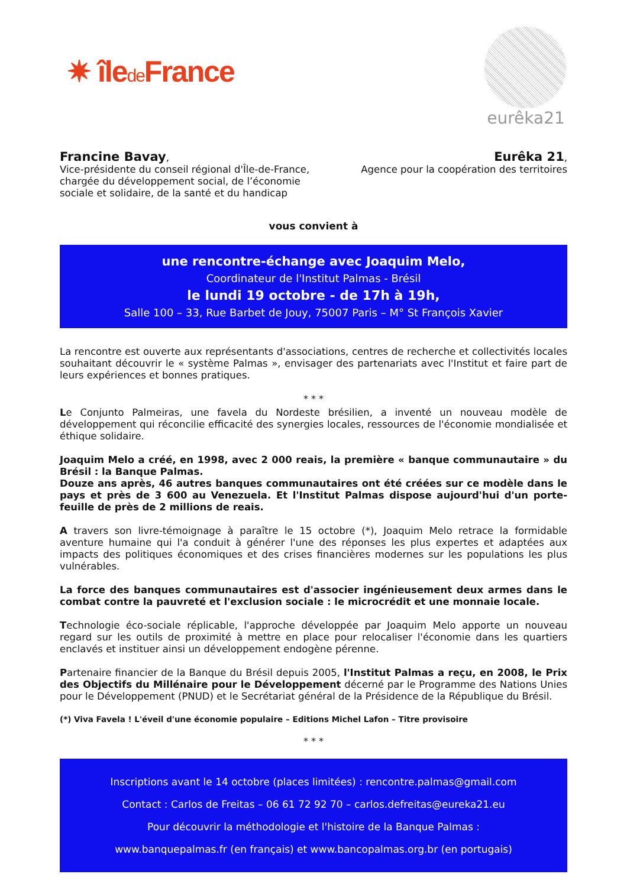✷ îlede France
eurêka21
Francine Bavay,
Vice-présidente du conseil régional d'Île-de-France,
chargée du développement social, de l’économie
sociale et solidaire, de la santé et du handicap
Eurêka 21,
Agence pour la coopération des territoires
vous convient à
une rencontre-échange avec Joaquim Melo,
Coordinateur de l'Institut Palmas - Brésil
le lundi 19 octobre - de 17h à 19h,
Salle 100 – 33, Rue Barbet de Jouy, 75007 Paris – M° St François Xavier
La rencontre est ouverte aux représentants d'associations, centres de recherche et collectivités locales souhaitant découvrir le « système Palmas », envisager des partenariats avec l'Institut et faire part de leurs expériences et bonnes pratiques.
* * *
Le Conjunto Palmeiras, une favela du Nordeste brésilien, a inventé un nouveau modèle de développement qui réconcilie efficacité des synergies locales, ressources de l'économie mondialisée et éthique solidaire.
Joaquim Melo a créé, en 1998, avec 2 000 reais, la première « banque communautaire » du Brésil : la Banque Palmas.
Douze ans après, 46 autres banques communautaires ont été créées sur ce modèle dans le pays et près de 3 600 au Venezuela. Et l'Institut Palmas dispose aujourd'hui d'un porte-feuille de près de 2 millions de reais.
A travers son livre-témoignage à paraître le 15 octobre (*), Joaquim Melo retrace la formidable aventure humaine qui l'a conduit à générer l'une des réponses les plus expertes et adaptées aux impacts des politiques économiques et des crises financières modernes sur les populations les plus vulnérables.
La force des banques communautaires est d'associer ingénieusement deux armes dans le combat contre la pauvreté et l'exclusion sociale : le microcrédit et une monnaie locale.
Technologie éco-sociale réplicable, l'approche développée par Joaquim Melo apporte un nouveau regard sur les outils de proximité à mettre en place pour relocaliser l'économie dans les quartiers enclavés et instituer ainsi un développement endogène pérenne.
Partenaire financier de la Banque du Brésil depuis 2005, l'Institut Palmas a reçu, en 2008, le Prix des Objectifs du Millénaire pour le Développement décerné par le Programme des Nations Unies pour le Développement (PNUD) et le Secrétariat général de la Présidence de la République du Brésil.
(*) Viva Favela ! L'éveil d'une économie populaire – Editions Michel Lafon – Titre provisoire
* * *
Inscriptions avant le 14 octobre (places limitées) : rencontre.palmas@gmail.com
Contact : Carlos de Freitas – 06 61 72 92 70 – carlos.defreitas@eureka21.eu
Pour découvrir la méthodologie et l'histoire de la Banque Palmas :
www.banquepalmas.fr (en français) et www.bancopalmas.org.br (en portugais)